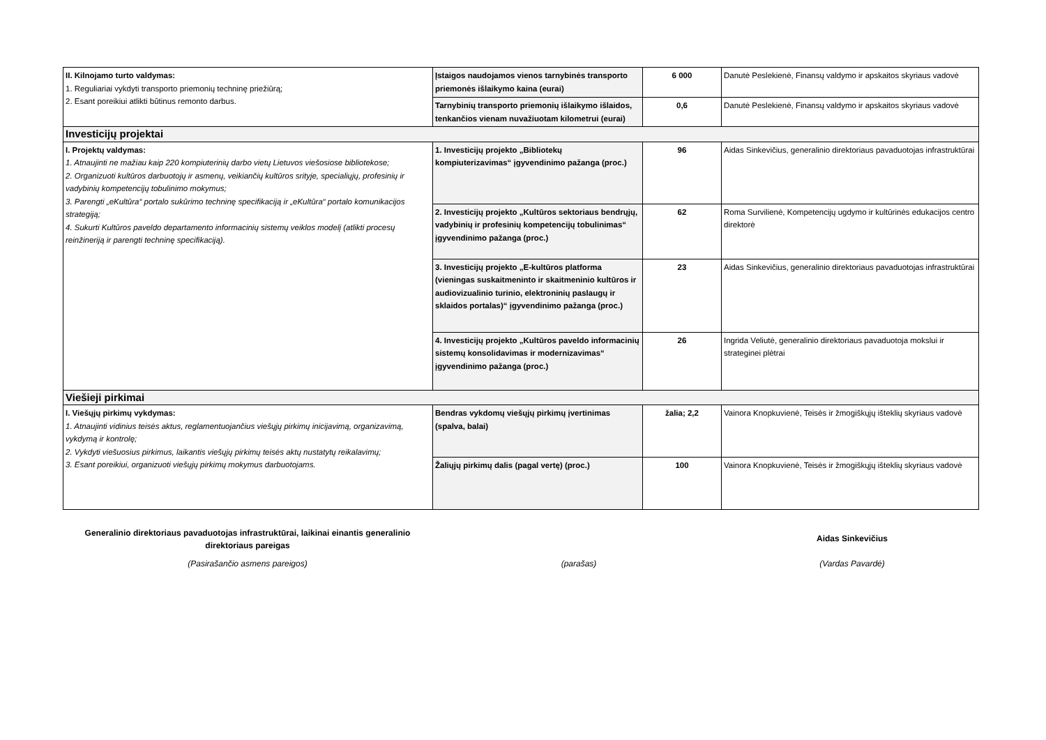| II. Kilnojamo turto valdymas: 1. Reguliariai vykdyti transporto priemonių techninę priežiūrą; 2. Esant poreikiui atlikti būtinus remonto darbus. | Įstaigos naudojamos vienos tarnybinės transporto priemonės išlaikymo kaina (eurai) | 6 000 | Danutė Peslekienė, Finansų valdymo ir apskaitos skyriaus vadovė |
| | Tarnybinių transporto priemonių išlaikymo išlaidos, tenkančios vienam nuvažiuotam kilometrui (eurai) | 0,6 | Danutė Peslekienė, Finansų valdymo ir apskaitos skyriaus vadovė |
| Investicijų projektai | | | |
| I. Projektų valdymas: 1. Atnaujinti ne mažiau kaip 220 kompiuterinių darbo vietų Lietuvos viešosiose bibliotekose; 2. Organizuoti kultūros darbuotojų ir asmenų, veikiančių kultūros srityje, specialiųjų, profesinių ir vadybinių kompetencijų tobulinimo mokymus; 3. Parengti „eKultūra“ portalo sukūrimo techninę specifikaciją ir „eKultūra“ portalo komunikacijos strategiją; 4. Sukurti Kultūros paveldo departamento informacinių sistemų veiklos modelį (atlikti procesų reinžineriją ir parengti techninę specifikaciją). | 1. Investicijų projekto „Bibliotekų kompiuterizavimas“ įgyvendinimo pažanga (proc.) | 96 | Aidas Sinkevičius, generalinio direktoriaus pavaduotojas infrastruktūrai |
| | 2. Investicijų projekto „Kultūros sektoriaus bendrųjų, vadybinių ir profesinių kompetencijų tobulinimas“ įgyvendinimo pažanga (proc.) | 62 | Roma Survilienė, Kompetencijų ugdymo ir kultūrinės edukacijos centro direktorė |
| | 3. Investicijų projekto „E-kultūros platforma (vieningas suskaitmeninto ir skaitmeninio kultūros ir audiovizualinio turinio, elektroninių paslaugų ir sklaidos portalas)“ įgyvendinimo pažanga (proc.) | 23 | Aidas Sinkevičius, generalinio direktoriaus pavaduotojas infrastruktūrai |
| | 4. Investicijų projekto „Kultūros paveldo informacinių sistemų konsolidavimas ir modernizavimas“ įgyvendinimo pažanga (proc.) | 26 | Ingrida Veliutė, generalinio direktoriaus pavaduotoja mokslui ir strateginei plėtrai |
| Viešieji pirkimai | | | |
| I. Viešųjų pirkimų vykdymas: 1. Atnaujinti vidinius teisės aktus, reglamentuojančius viešųjų pirkimų inicijavimą, organizavimą, vykdymą ir kontrolę; 2. Vykdyti viešuosius pirkimus, laikantis viešųjų pirkimų teisės aktų nustatytų reikalavimų; 3. Esant poreikiui, organizuoti viešųjų pirkimų mokymus darbuotojams. | Bendras vykdomų viešųjų pirkimų įvertinimas (spalva, balai) | žalia; 2,2 | Vainora Knopkuvienė, Teisės ir žmogiškųjų išteklių skyriaus vadovė |
| | Žaliųjų pirkimų dalis (pagal vertę) (proc.) | 100 | Vainora Knopkuvienė, Teisės ir žmogiškųjų išteklių skyriaus vadovė |
Generalinio direktoriaus pavaduotojas infrastruktūrai, laikinai einantis generalinio direktoriaus pareigas
Aidas Sinkevičius
(Pasirašančio asmens pareigos) (parašas) (Vardas Pavardė)